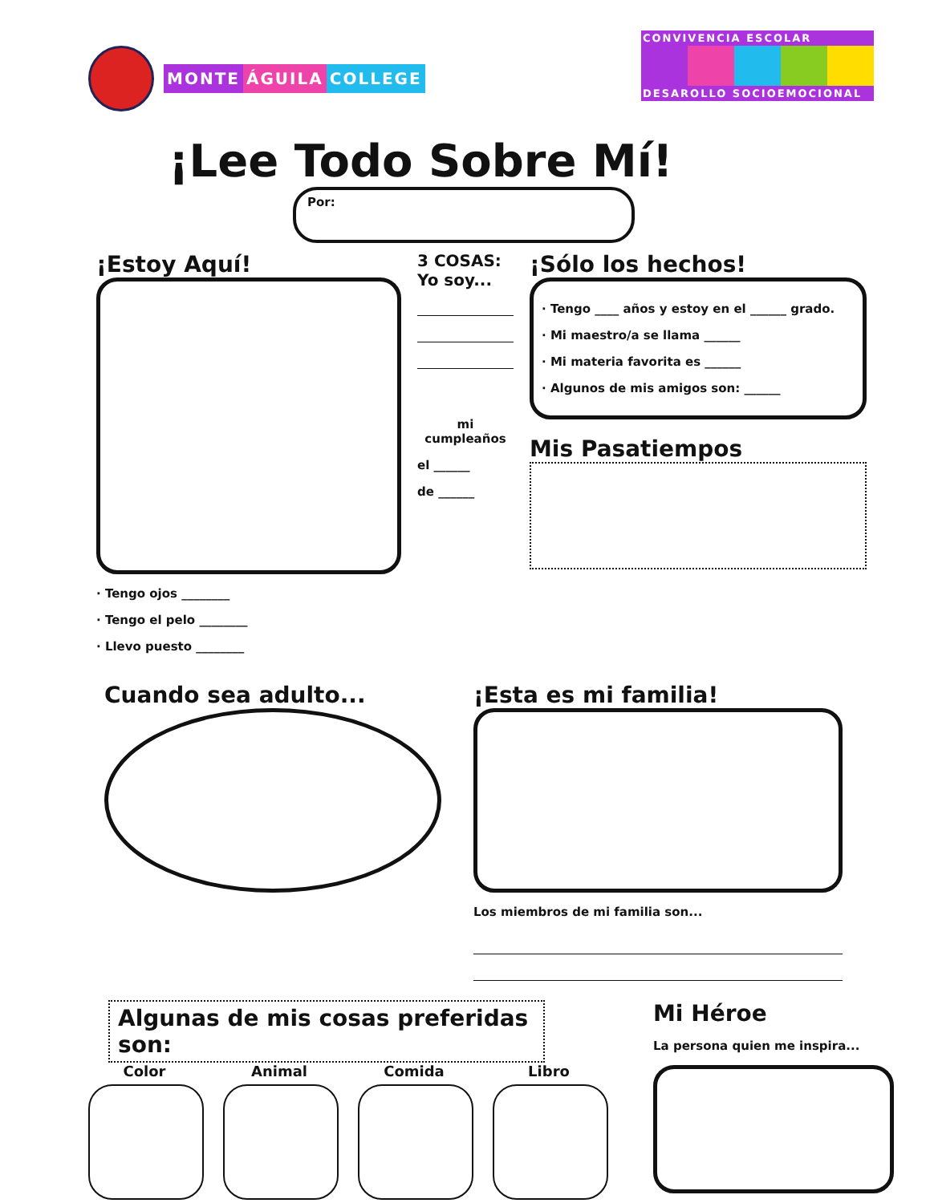MONTE ÁGUILA COLLEGE
CONVIVENCIA ESCOLAR
DESAROLLO SOCIOEMOCIONAL
¡Lee Todo Sobre Mí!
Por:
¡Estoy Aquí!
· Tengo ojos ________
· Tengo el pelo ________
· Llevo puesto ________
3 COSAS:
Yo soy...
mi cumpleaños
el ______
de ______
¡Sólo los hechos!
· Tengo ____ años y estoy en el ______ grado.
· Mi maestro/a se llama ______
· Mi materia favorita es ______
· Algunos de mis amigos son: ______
Mis Pasatiempos
Cuando sea adulto... ¡Esta es mi familia!
Los miembros de mi familia son...
Algunas de mis cosas preferidas son:
Color Animal Comida Libro
Mi Héroe
La persona quien me inspira...